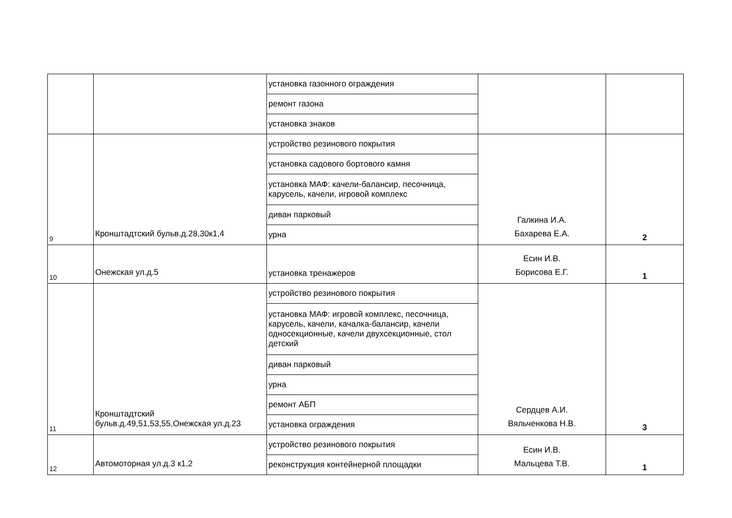| | | установка газонного ограждения | | |
| | | ремонт газона | | |
| | | установка знаков | | |
| 9 | Кронштадтский бульв.д.28,30к1,4 | устройство резинового покрытия | Галкина И.А. Бахарева Е.А. | 2 |
| | | установка садового бортового камня | | |
| | | установка МАФ: качели-балансир, песочница, карусель, качели, игровой комплекс | | |
| | | диван парковый | | |
| | | урна | | |
| 10 | Онежская ул.д.5 | установка тренажеров | Есин И.В. Борисова Е.Г. | 1 |
| 11 | Кронштадтский бульв.д.49,51,53,55,Онежская ул.д.23 | устройство резинового покрытия | Сердцев А.И. Вяльченкова Н.В. | 3 |
| | | установка МАФ: игровой комплекс, песочница, карусель, качели, качалка-балансир, качели односекционные, качели двухсекционные, стол детский | | |
| | | диван парковый | | |
| | | урна | | |
| | | ремонт АБП | | |
| | | установка ограждения | | |
| 12 | Автомоторная ул.д.3 к1,2 | устройство резинового покрытия | Есин И.В. Мальцева Т.В. | 1 |
| | | реконструкция контейнерной площадки | | |